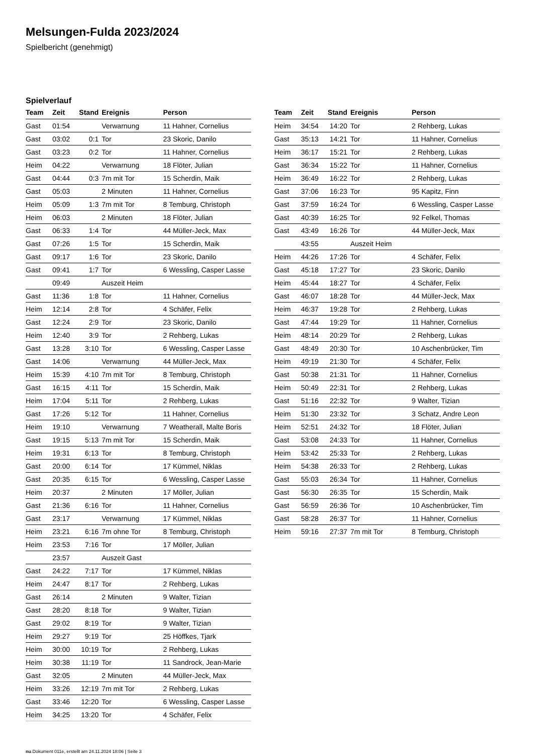Melsungen-Fulda 2023/2024
Spielbericht (genehmigt)
Spielverlauf
| Team | Zeit | Stand | Ereignis | Person |
| --- | --- | --- | --- | --- |
| Gast | 01:54 | | Verwarnung | 11 Hahner, Cornelius |
| Gast | 03:02 | 0:1 | Tor | 23 Skoric, Danilo |
| Gast | 03:23 | 0:2 | Tor | 11 Hahner, Cornelius |
| Heim | 04:22 | | Verwarnung | 18 Flöter, Julian |
| Gast | 04:44 | 0:3 | 7m mit Tor | 15 Scherdin, Maik |
| Gast | 05:03 | | 2 Minuten | 11 Hahner, Cornelius |
| Heim | 05:09 | 1:3 | 7m mit Tor | 8 Temburg, Christoph |
| Heim | 06:03 | | 2 Minuten | 18 Flöter, Julian |
| Gast | 06:33 | 1:4 | Tor | 44 Müller-Jeck, Max |
| Gast | 07:26 | 1:5 | Tor | 15 Scherdin, Maik |
| Gast | 09:17 | 1:6 | Tor | 23 Skoric, Danilo |
| Gast | 09:41 | 1:7 | Tor | 6 Wessling, Casper Lasse |
| | 09:49 | | Auszeit Heim | |
| Gast | 11:36 | 1:8 | Tor | 11 Hahner, Cornelius |
| Heim | 12:14 | 2:8 | Tor | 4 Schäfer, Felix |
| Gast | 12:24 | 2:9 | Tor | 23 Skoric, Danilo |
| Heim | 12:40 | 3:9 | Tor | 2 Rehberg, Lukas |
| Gast | 13:28 | 3:10 | Tor | 6 Wessling, Casper Lasse |
| Gast | 14:06 | | Verwarnung | 44 Müller-Jeck, Max |
| Heim | 15:39 | 4:10 | 7m mit Tor | 8 Temburg, Christoph |
| Gast | 16:15 | 4:11 | Tor | 15 Scherdin, Maik |
| Heim | 17:04 | 5:11 | Tor | 2 Rehberg, Lukas |
| Gast | 17:26 | 5:12 | Tor | 11 Hahner, Cornelius |
| Heim | 19:10 | | Verwarnung | 7 Weatherall, Malte Boris |
| Gast | 19:15 | 5:13 | 7m mit Tor | 15 Scherdin, Maik |
| Heim | 19:31 | 6:13 | Tor | 8 Temburg, Christoph |
| Gast | 20:00 | 6:14 | Tor | 17 Kümmel, Niklas |
| Gast | 20:35 | 6:15 | Tor | 6 Wessling, Casper Lasse |
| Heim | 20:37 | | 2 Minuten | 17 Möller, Julian |
| Gast | 21:36 | 6:16 | Tor | 11 Hahner, Cornelius |
| Gast | 23:17 | | Verwarnung | 17 Kümmel, Niklas |
| Heim | 23:21 | 6:16 | 7m ohne Tor | 8 Temburg, Christoph |
| Heim | 23:53 | 7:16 | Tor | 17 Möller, Julian |
| | 23:57 | | Auszeit Gast | |
| Gast | 24:22 | 7:17 | Tor | 17 Kümmel, Niklas |
| Heim | 24:47 | 8:17 | Tor | 2 Rehberg, Lukas |
| Gast | 26:14 | | 2 Minuten | 9 Walter, Tizian |
| Gast | 28:20 | 8:18 | Tor | 9 Walter, Tizian |
| Gast | 29:02 | 8:19 | Tor | 9 Walter, Tizian |
| Heim | 29:27 | 9:19 | Tor | 25 Höffkes, Tjark |
| Heim | 30:00 | 10:19 | Tor | 2 Rehberg, Lukas |
| Heim | 30:38 | 11:19 | Tor | 11 Sandrock, Jean-Marie |
| Gast | 32:05 | | 2 Minuten | 44 Müller-Jeck, Max |
| Heim | 33:26 | 12:19 | 7m mit Tor | 2 Rehberg, Lukas |
| Gast | 33:46 | 12:20 | Tor | 6 Wessling, Casper Lasse |
| Heim | 34:25 | 13:20 | Tor | 4 Schäfer, Felix |
| Team | Zeit | Stand | Ereignis | Person |
| --- | --- | --- | --- | --- |
| Heim | 34:54 | 14:20 | Tor | 2 Rehberg, Lukas |
| Gast | 35:13 | 14:21 | Tor | 11 Hahner, Cornelius |
| Heim | 36:17 | 15:21 | Tor | 2 Rehberg, Lukas |
| Gast | 36:34 | 15:22 | Tor | 11 Hahner, Cornelius |
| Heim | 36:49 | 16:22 | Tor | 2 Rehberg, Lukas |
| Gast | 37:06 | 16:23 | Tor | 95 Kapitz, Finn |
| Gast | 37:59 | 16:24 | Tor | 6 Wessling, Casper Lasse |
| Gast | 40:39 | 16:25 | Tor | 92 Felkel, Thomas |
| Gast | 43:49 | 16:26 | Tor | 44 Müller-Jeck, Max |
| | 43:55 | | Auszeit Heim | |
| Heim | 44:26 | 17:26 | Tor | 4 Schäfer, Felix |
| Gast | 45:18 | 17:27 | Tor | 23 Skoric, Danilo |
| Heim | 45:44 | 18:27 | Tor | 4 Schäfer, Felix |
| Gast | 46:07 | 18:28 | Tor | 44 Müller-Jeck, Max |
| Heim | 46:37 | 19:28 | Tor | 2 Rehberg, Lukas |
| Gast | 47:44 | 19:29 | Tor | 11 Hahner, Cornelius |
| Heim | 48:14 | 20:29 | Tor | 2 Rehberg, Lukas |
| Gast | 48:49 | 20:30 | Tor | 10 Aschenbrücker, Tim |
| Heim | 49:19 | 21:30 | Tor | 4 Schäfer, Felix |
| Gast | 50:38 | 21:31 | Tor | 11 Hahner, Cornelius |
| Heim | 50:49 | 22:31 | Tor | 2 Rehberg, Lukas |
| Gast | 51:16 | 22:32 | Tor | 9 Walter, Tizian |
| Heim | 51:30 | 23:32 | Tor | 3 Schatz, Andre Leon |
| Heim | 52:51 | 24:32 | Tor | 18 Flöter, Julian |
| Gast | 53:08 | 24:33 | Tor | 11 Hahner, Cornelius |
| Heim | 53:42 | 25:33 | Tor | 2 Rehberg, Lukas |
| Heim | 54:38 | 26:33 | Tor | 2 Rehberg, Lukas |
| Gast | 55:03 | 26:34 | Tor | 11 Hahner, Cornelius |
| Gast | 56:30 | 26:35 | Tor | 15 Scherdin, Maik |
| Gast | 56:59 | 26:36 | Tor | 10 Aschenbrücker, Tim |
| Gast | 58:28 | 26:37 | Tor | 11 Hahner, Cornelius |
| Heim | 59:16 | 27:37 | 7m mit Tor | 8 Temburg, Christoph |
nu.Dokument 011e, erstellt am 24.11.2024 18:06 | Seite 3